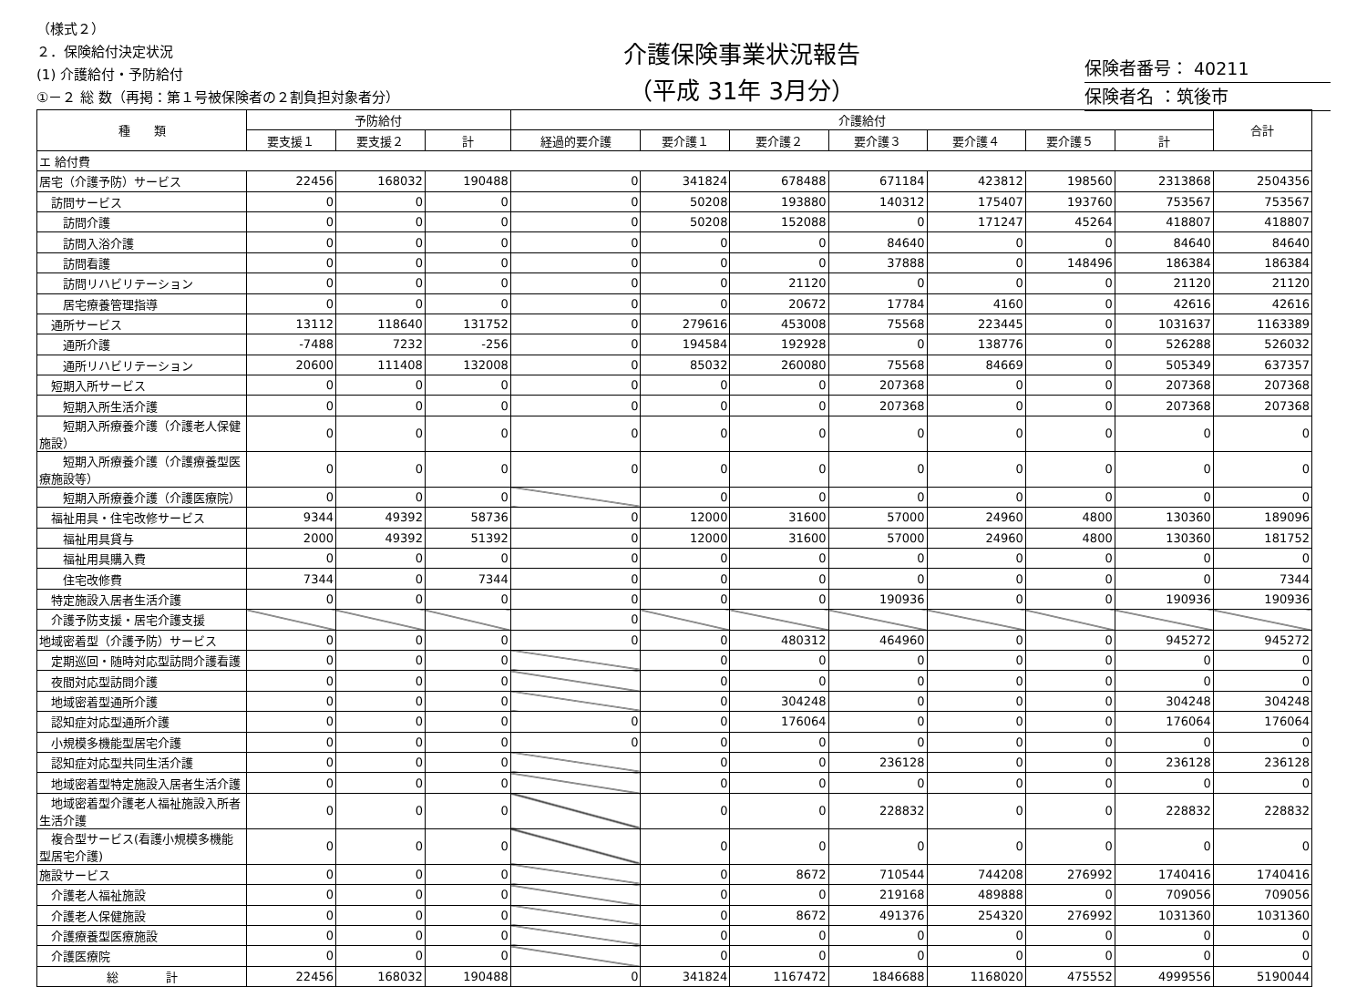（様式２）
２．保険給付決定状況
(1) 介護給付・予防給付
①－２ 総 数（再掲：第１号被保険者の２割負担対象者分）
介護保険事業状況報告
（平成 31年 3月分）
保険者番号： 40211
保険者名 ：筑後市
| 種 類 | 予防給付 | | | 介護給付 | | | | | | | 合計 |
| --- | --- | --- | --- | --- | --- | --- | --- | --- | --- | --- | --- |
| | 要支援１ | 要支援２ | 計 | 経過的要介護 | 要介護１ | 要介護２ | 要介護３ | 要介護４ | 要介護５ | 計 | |
| エ 給付費 | | | | | | | | | | | |
| 居宅（介護予防）サービス | 22456 | 168032 | 190488 | 0 | 341824 | 678488 | 671184 | 423812 | 198560 | 2313868 | 2504356 |
| 訪問サービス | 0 | 0 | 0 | 0 | 50208 | 193880 | 140312 | 175407 | 193760 | 753567 | 753567 |
| 訪問介護 | 0 | 0 | 0 | 0 | 50208 | 152088 | 0 | 171247 | 45264 | 418807 | 418807 |
| 訪問入浴介護 | 0 | 0 | 0 | 0 | 0 | 0 | 84640 | 0 | 0 | 84640 | 84640 |
| 訪問看護 | 0 | 0 | 0 | 0 | 0 | 0 | 37888 | 0 | 148496 | 186384 | 186384 |
| 訪問リハビリテーション | 0 | 0 | 0 | 0 | 0 | 21120 | 0 | 0 | 0 | 21120 | 21120 |
| 居宅療養管理指導 | 0 | 0 | 0 | 0 | 0 | 20672 | 17784 | 4160 | 0 | 42616 | 42616 |
| 通所サービス | 13112 | 118640 | 131752 | 0 | 279616 | 453008 | 75568 | 223445 | 0 | 1031637 | 1163389 |
| 通所介護 | -7488 | 7232 | -256 | 0 | 194584 | 192928 | 0 | 138776 | 0 | 526288 | 526032 |
| 通所リハビリテーション | 20600 | 111408 | 132008 | 0 | 85032 | 260080 | 75568 | 84669 | 0 | 505349 | 637357 |
| 短期入所サービス | 0 | 0 | 0 | 0 | 0 | 0 | 207368 | 0 | 0 | 207368 | 207368 |
| 短期入所生活介護 | 0 | 0 | 0 | 0 | 0 | 0 | 207368 | 0 | 0 | 207368 | 207368 |
| 短期入所療養介護（介護老人保健施設） | 0 | 0 | 0 | 0 | 0 | 0 | 0 | 0 | 0 | 0 | 0 |
| 短期入所療養介護（介護療養型医療施設等） | 0 | 0 | 0 | 0 | 0 | 0 | 0 | 0 | 0 | 0 | 0 |
| 短期入所療養介護（介護医療院） | 0 | 0 | 0 | | 0 | 0 | 0 | 0 | 0 | 0 | 0 |
| 福祉用具・住宅改修サービス | 9344 | 49392 | 58736 | 0 | 12000 | 31600 | 57000 | 24960 | 4800 | 130360 | 189096 |
| 福祉用具貸与 | 2000 | 49392 | 51392 | 0 | 12000 | 31600 | 57000 | 24960 | 4800 | 130360 | 181752 |
| 福祉用具購入費 | 0 | 0 | 0 | 0 | 0 | 0 | 0 | 0 | 0 | 0 | 0 |
| 住宅改修費 | 7344 | 0 | 7344 | 0 | 0 | 0 | 0 | 0 | 0 | 0 | 7344 |
| 特定施設入居者生活介護 | 0 | 0 | 0 | 0 | 0 | 0 | 190936 | 0 | 0 | 190936 | 190936 |
| 介護予防支援・居宅介護支援 | | | | 0 | | | | | | | |
| 地域密着型（介護予防）サービス | 0 | 0 | 0 | 0 | 0 | 480312 | 464960 | 0 | 0 | 945272 | 945272 |
| 定期巡回・随時対応型訪問介護看護 | 0 | 0 | 0 | | 0 | 0 | 0 | 0 | 0 | 0 | 0 |
| 夜間対応型訪問介護 | 0 | 0 | 0 | | 0 | 0 | 0 | 0 | 0 | 0 | 0 |
| 地域密着型通所介護 | 0 | 0 | 0 | | 0 | 304248 | 0 | 0 | 0 | 304248 | 304248 |
| 認知症対応型通所介護 | 0 | 0 | 0 | 0 | 0 | 176064 | 0 | 0 | 0 | 176064 | 176064 |
| 小規模多機能型居宅介護 | 0 | 0 | 0 | 0 | 0 | 0 | 0 | 0 | 0 | 0 | 0 |
| 認知症対応型共同生活介護 | 0 | 0 | 0 | | 0 | 0 | 236128 | 0 | 0 | 236128 | 236128 |
| 地域密着型特定施設入居者生活介護 | 0 | 0 | 0 | | 0 | 0 | 0 | 0 | 0 | 0 | 0 |
| 地域密着型介護老人福祉施設入所者生活介護 | 0 | 0 | 0 | | 0 | 0 | 228832 | 0 | 0 | 228832 | 228832 |
| 複合型サービス(看護小規模多機能型居宅介護) | 0 | 0 | 0 | | 0 | 0 | 0 | 0 | 0 | 0 | 0 |
| 施設サービス | 0 | 0 | 0 | | 0 | 8672 | 710544 | 744208 | 276992 | 1740416 | 1740416 |
| 介護老人福祉施設 | 0 | 0 | 0 | | 0 | 0 | 219168 | 489888 | 0 | 709056 | 709056 |
| 介護老人保健施設 | 0 | 0 | 0 | | 0 | 8672 | 491376 | 254320 | 276992 | 1031360 | 1031360 |
| 介護療養型医療施設 | 0 | 0 | 0 | | 0 | 0 | 0 | 0 | 0 | 0 | 0 |
| 介護医療院 | 0 | 0 | 0 | | 0 | 0 | 0 | 0 | 0 | 0 | 0 |
| 総 計 | 22456 | 168032 | 190488 | 0 | 341824 | 1167472 | 1846688 | 1168020 | 475552 | 4999556 | 5190044 |